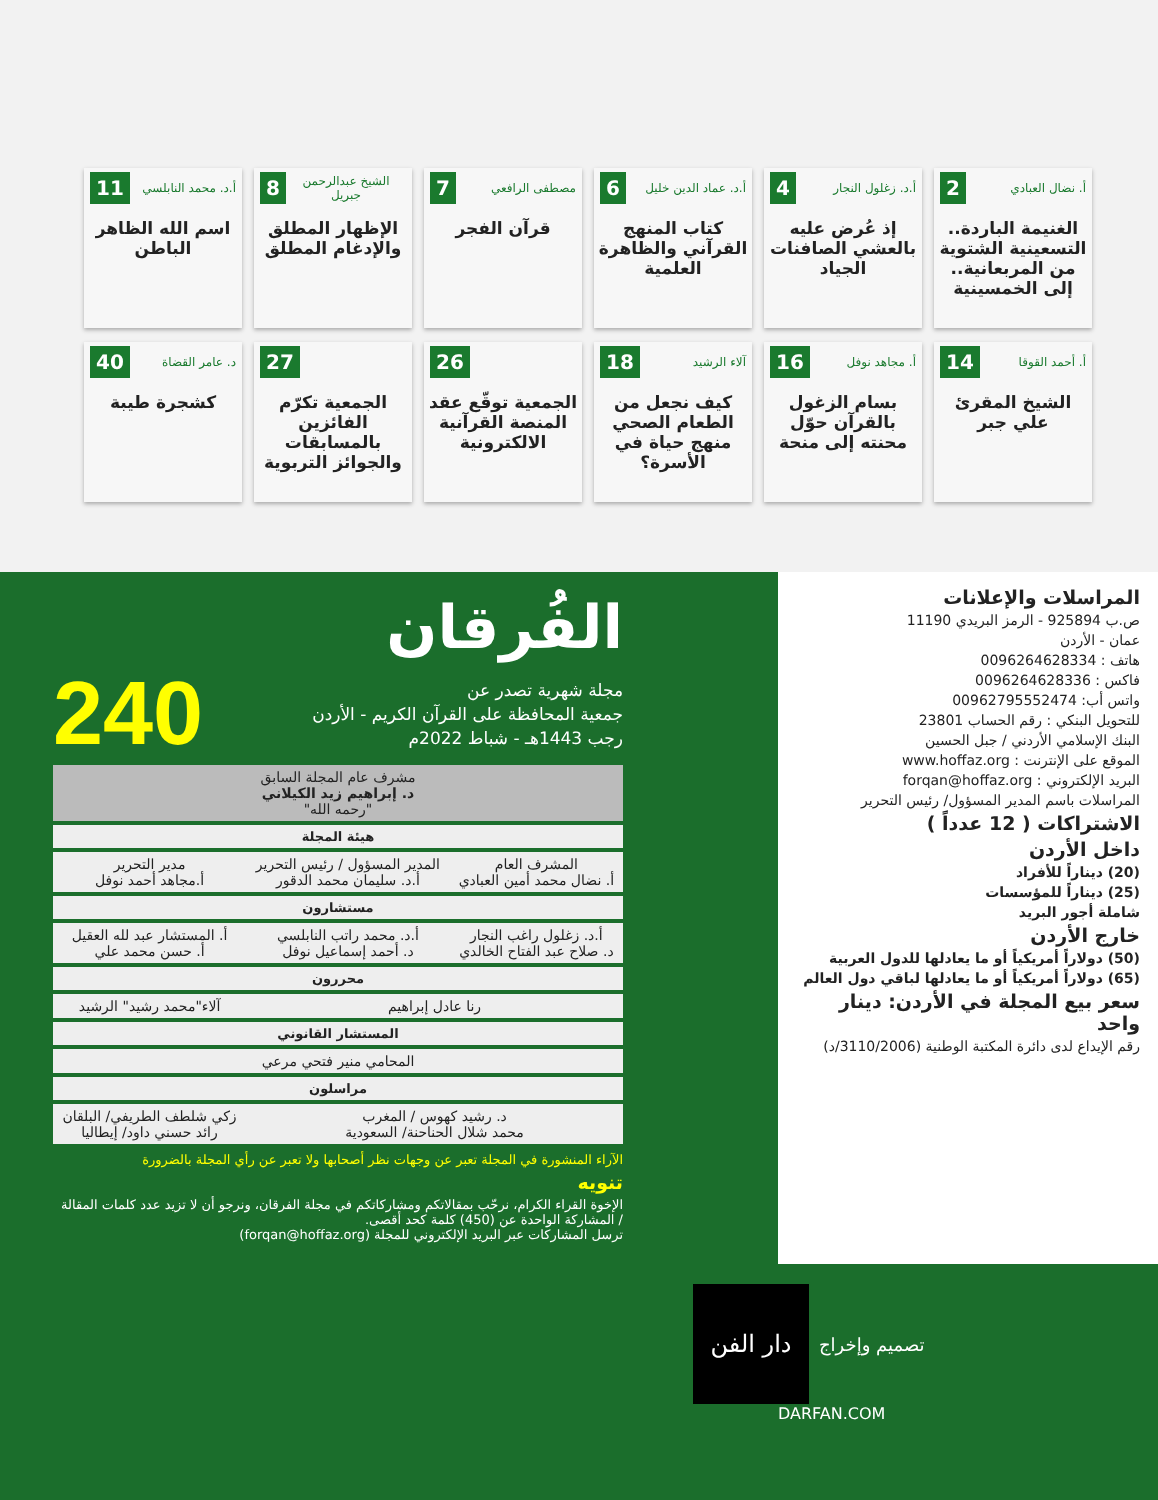أ. نضال العبادي 2
الغنيمة الباردة.. التسعينية الشتوية من المربعانية.. إلى الخمسينية
أ.د. زغلول النجار 4
إذ عُرض عليه بالعشي الصافنات الجياد
أ.د. عماد الدين خليل 6
كتاب المنهج القرآني والظاهرة العلمية
مصطفى الرافعي 7
قرآن الفجر
الشيخ عبدالرحمن جبريل 8
الإظهار المطلق والإدغام المطلق
أ.د. محمد النابلسي 11
اسم الله الظاهر الباطن
أ. أحمد القوقا 14
الشيخ المقرئ علي جبر
أ. مجاهد نوفل 16
بسام الزغول بالقرآن حوّل محنته إلى منحة
آلاء الرشيد 18
كيف نجعل من الطعام الصحي منهج حياة في الأسرة؟
26
الجمعية توقّع عقد المنصة القرآنية الالكترونية
27
الجمعية تكرّم الفائزين بالمسابقات والجوائز التربوية
د. عامر القضاة 40
كشجرة طيبة
الفُرقان
مجلة شهرية تصدر عن
جمعية المحافظة على القرآن الكريم - الأردن
رجب 1443هـ - شباط 2022م
240
| مشرف عام المجلة السابق د. إبراهيم زيد الكيلاني "رحمه الله" | | |
| هيئة المجلة | | |
| المشرف العام أ. نضال محمد أمين العبادي | المدير المسؤول / رئيس التحرير أ.د. سليمان محمد الدقور | مدير التحرير أ.مجاهد أحمد نوفل |
| مستشارون | | |
| أ.د. زغلول راغب النجار د. صلاح عبد الفتاح الخالدي | أ.د. محمد راتب النابلسي د. أحمد إسماعيل نوفل | أ. المستشار عبد لله العقيل أ. حسن محمد علي |
| محررون | | |
| رنا عادل إبراهيم | | آلاء"محمد رشيد" الرشيد |
| المستشار القانوني | | |
| المحامي منير فتحي مرعي | | |
| مراسلون | | |
| د. رشيد كهوس / المغرب محمد شلال الحناحنة/ السعودية | | زكي شلطف الطريفي/ البلقان رائد حسني داود/ إيطاليا |
الآراء المنشورة في المجلة تعبر عن وجهات نظر أصحابها ولا تعبر عن رأي المجلة بالضرورة
تنويه
الإخوة القراء الكرام، نرحّب بمقالاتكم ومشاركاتكم في مجلة الفرقان، ونرجو أن لا تزيد عدد كلمات المقالة / المشاركة الواحدة عن (450) كلمة كحد أقصى.
ترسل المشاركات عبر البريد الإلكتروني للمجلة (forqan@hoffaz.org)
المراسلات والإعلانات
ص.ب 925894 - الرمز البريدي 11190
عمان - الأردن
هاتف : 0096264628334
فاكس : 0096264628336
واتس أب: 00962795552474
للتحويل البنكي : رقم الحساب 23801
البنك الإسلامي الأردني / جبل الحسين
الموقع على الإنترنت : www.hoffaz.org
البريد الإلكتروني : forqan@hoffaz.org
المراسلات باسم المدير المسؤول/ رئيس التحرير
الاشتراكات ( 12 عدداً )
داخل الأردن
(20) ديناراً للأفراد
(25) ديناراً للمؤسسات
شاملة أجور البريد
خارج الأردن
(50) دولاراً أمريكياً أو ما يعادلها للدول العربية
(65) دولاراً أمريكياً أو ما يعادلها لباقي دول العالم
سعر بيع المجلة في الأردن: دينار واحد
رقم الإيداع لدى دائرة المكتبة الوطنية (3110/2006/د)
دار الفن
تصميم وإخراج
DARFAN.COM